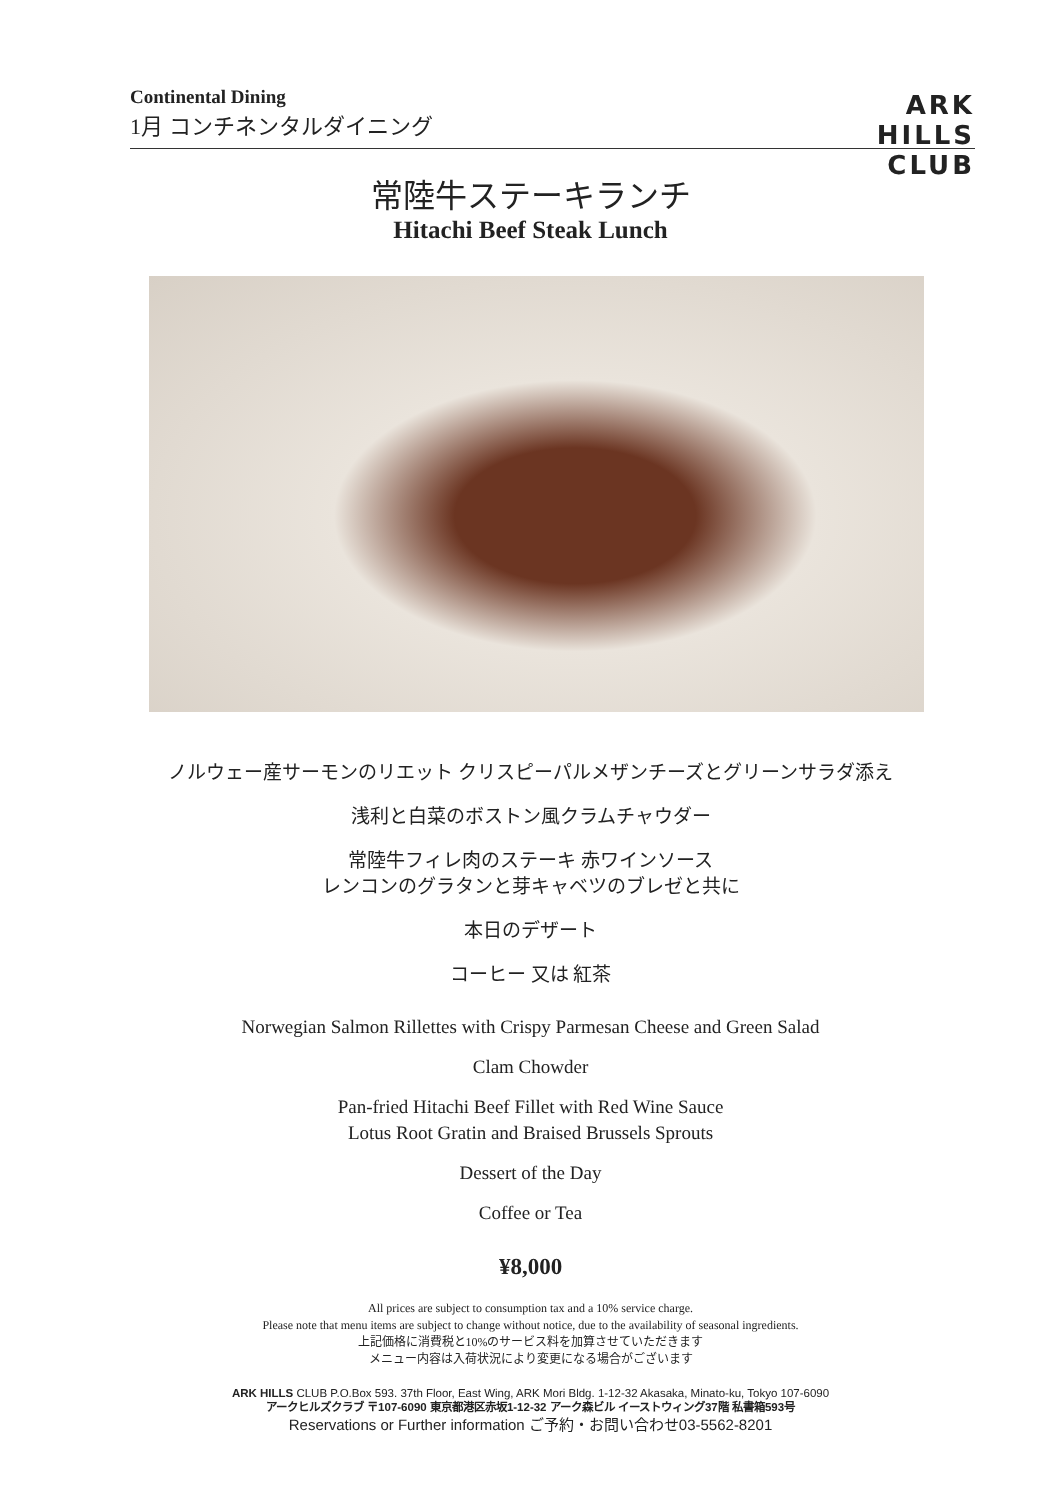Continental Dining
1月 コンチネンタルダイニング
ARK
HILLS
CLUB
常陸牛ステーキランチ
Hitachi Beef Steak Lunch
ノルウェー産サーモンのリエット クリスピーパルメザンチーズとグリーンサラダ添え
浅利と白菜のボストン風クラムチャウダー
常陸牛フィレ肉のステーキ 赤ワインソース
レンコンのグラタンと芽キャベツのブレゼと共に
本日のデザート
コーヒー 又は 紅茶
Norwegian Salmon Rillettes with Crispy Parmesan Cheese and Green Salad
Clam Chowder
Pan-fried Hitachi Beef Fillet with Red Wine Sauce
Lotus Root Gratin and Braised Brussels Sprouts
Dessert of the Day
Coffee or Tea
¥8,000
All prices are subject to consumption tax and a 10% service charge.
Please note that menu items are subject to change without notice, due to the availability of seasonal ingredients.
上記価格に消費税と10%のサービス料を加算させていただきます
メニュー内容は入荷状況により変更になる場合がございます
ARK HILLS CLUB P.O.Box 593. 37th Floor, East Wing, ARK Mori Bldg. 1-12-32 Akasaka, Minato-ku, Tokyo 107-6090
アークヒルズクラブ 〒107-6090 東京都港区赤坂1-12-32 アーク森ビル イーストウィング37階 私書箱593号
Reservations or Further information ご予約・お問い合わせ03-5562-8201